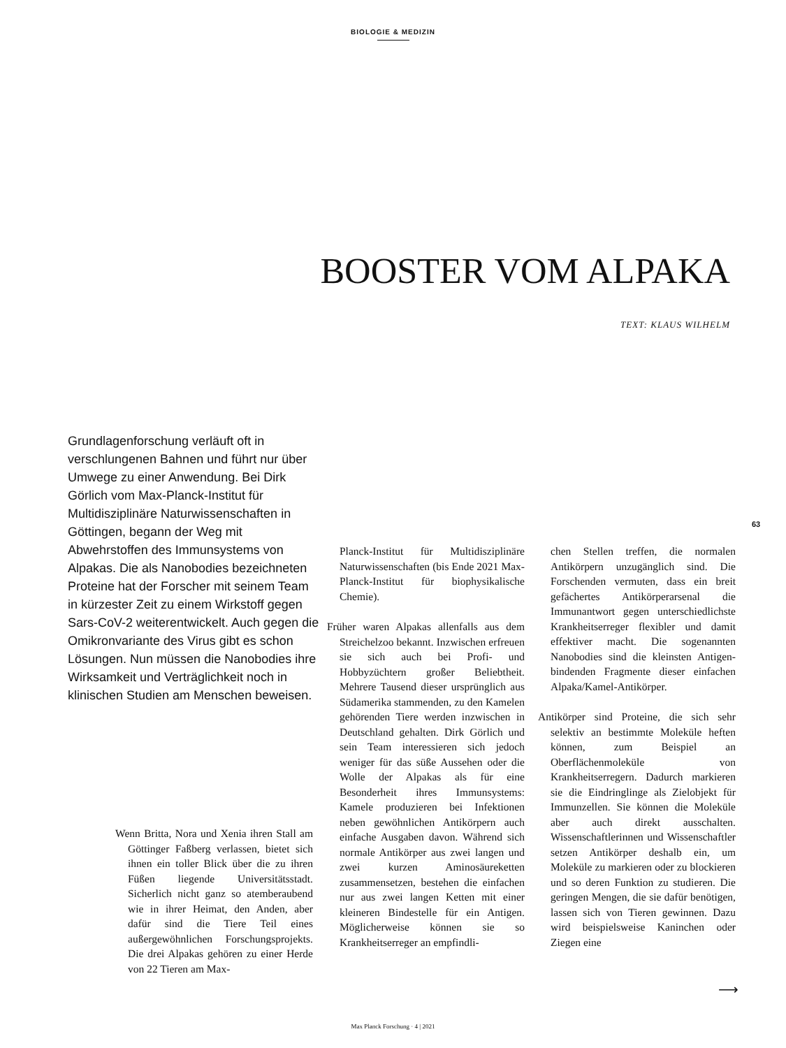BIOLOGIE & MEDIZIN
BOOSTER VOM ALPAKA
TEXT: KLAUS WILHELM
Grundlagenforschung verläuft oft in verschlungenen Bahnen und führt nur über Umwege zu einer Anwendung. Bei Dirk Görlich vom Max-Planck-Institut für Multidisziplinäre Naturwissenschaften in Göttingen, begann der Weg mit Abwehrstoffen des Immunsystems von Alpakas. Die als Nanobodies bezeichneten Proteine hat der Forscher mit seinem Team in kürzester Zeit zu einem Wirkstoff gegen Sars-CoV-2 weiterentwickelt. Auch gegen die Omikronvariante des Virus gibt es schon Lösungen. Nun müssen die Nanobodies ihre Wirksamkeit und Verträglichkeit noch in klinischen Studien am Menschen beweisen.
63
Wenn Britta, Nora und Xenia ihren Stall am Göttinger Faßberg verlassen, bietet sich ihnen ein toller Blick über die zu ihren Füßen liegende Universitätsstadt. Sicherlich nicht ganz so atemberaubend wie in ihrer Heimat, den Anden, aber dafür sind die Tiere Teil eines außergewöhnlichen Forschungsprojekts. Die drei Alpakas gehören zu einer Herde von 22 Tieren am Max-
Planck-Institut für Multidisziplinäre Naturwissenschaften (bis Ende 2021 Max-Planck-Institut für biophysikalische Chemie).
Früher waren Alpakas allenfalls aus dem Streichelzoo bekannt. Inzwischen erfreuen sie sich auch bei Profi- und Hobbyzüchtern großer Beliebtheit. Mehrere Tausend dieser ursprünglich aus Südamerika stammenden, zu den Kamelen gehörenden Tiere werden inzwischen in Deutschland gehalten. Dirk Görlich und sein Team interessieren sich jedoch weniger für das süße Aussehen oder die Wolle der Alpakas als für eine Besonderheit ihres Immunsystems: Kamele produzieren bei Infektionen neben gewöhnlichen Antikörpern auch einfache Ausgaben davon. Während sich normale Antikörper aus zwei langen und zwei kurzen Aminosäureketten zusammensetzen, bestehen die einfachen nur aus zwei langen Ketten mit einer kleineren Bindestelle für ein Antigen. Möglicherweise können sie so Krankheitserreger an empfindli-
chen Stellen treffen, die normalen Antikörpern unzugänglich sind. Die Forschenden vermuten, dass ein breit gefächertes Antikörperarsenal die Immunantwort gegen unterschiedlichste Krankheitserreger flexibler und damit effektiver macht. Die sogenannten Nanobodies sind die kleinsten Antigen-bindenden Fragmente dieser einfachen Alpaka/Kamel-Antikörper.
Antikörper sind Proteine, die sich sehr selektiv an bestimmte Moleküle heften können, zum Beispiel an Oberflächenmoleküle von Krankheitserregern. Dadurch markieren sie die Eindringlinge als Zielobjekt für Immunzellen. Sie können die Moleküle aber auch direkt ausschalten. Wissenschaftlerinnen und Wissenschaftler setzen Antikörper deshalb ein, um Moleküle zu markieren oder zu blockieren und so deren Funktion zu studieren. Die geringen Mengen, die sie dafür benötigen, lassen sich von Tieren gewinnen. Dazu wird beispielsweise Kaninchen oder Ziegen eine
⟶
Max Planck Forschung · 4 | 2021